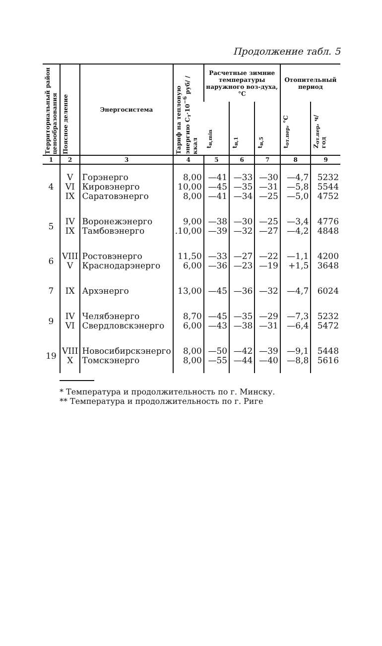Продолжение табл. 5
| Территориальный район ценообразования | Поясное деление | Энергосистема | Тариф на тепловую энергию C<sub>т</sub>·10<sup>−6</sup> руб/ /ккал | Расчетные зимние температуры наружного воз-духа, °С | | | Отопительный период | |
| --- | --- | --- | --- | --- | --- | --- | --- | --- |
| | | | | t<sub>н,min</sub> | t<sub>н,1</sub> | t<sub>н,5</sub> | t<sub>от.пер</sub>, °С | Z<sub>от.пер</sub>, ч/год |
| 1 | 2 | 3 | 4 | 5 | 6 | 7 | 8 | 9 |
| 4 | V VI IX | Горэнерго Кировэнерго Саратовэнерго | 8,00 10,00 8,00 | —41 —45 —41 | —33 —35 —34 | —30 —31 —25 | —4,7 —5,8 —5,0 | 5232 5544 4752 |
| 5 | IV IX | Воронежэнерго Тамбовэнерго | 9,00 .10,00 | —38 —39 | —30 —32 | —25 —27 | —3,4 —4,2 | 4776 4848 |
| 6 | VIII V | Ростовэнерго Краснодарэнерго | 11,50 6,00 | —33 —36 | —27 —23 | —22 —19 | —1,1 +1,5 | 4200 3648 |
| 7 | IX | Архэнерго | 13,00 | —45 | —36 | —32 | —4,7 | 6024 |
| 9 | IV VI | Челябэнерго Свердловскэнерго | 8,70 6,00 | —45 —43 | —35 —38 | —29 —31 | —7,3 —6,4 | 5232 5472 |
| 19 | VIII X | Новосибирскэнерго Томскэнерго | 8,00 8,00 | —50 —55 | —42 —44 | —39 —40 | —9,1 —8,8 | 5448 5616 |
* Температура и продолжительность по г. Минску.
** Температура и продолжительность по г. Риге